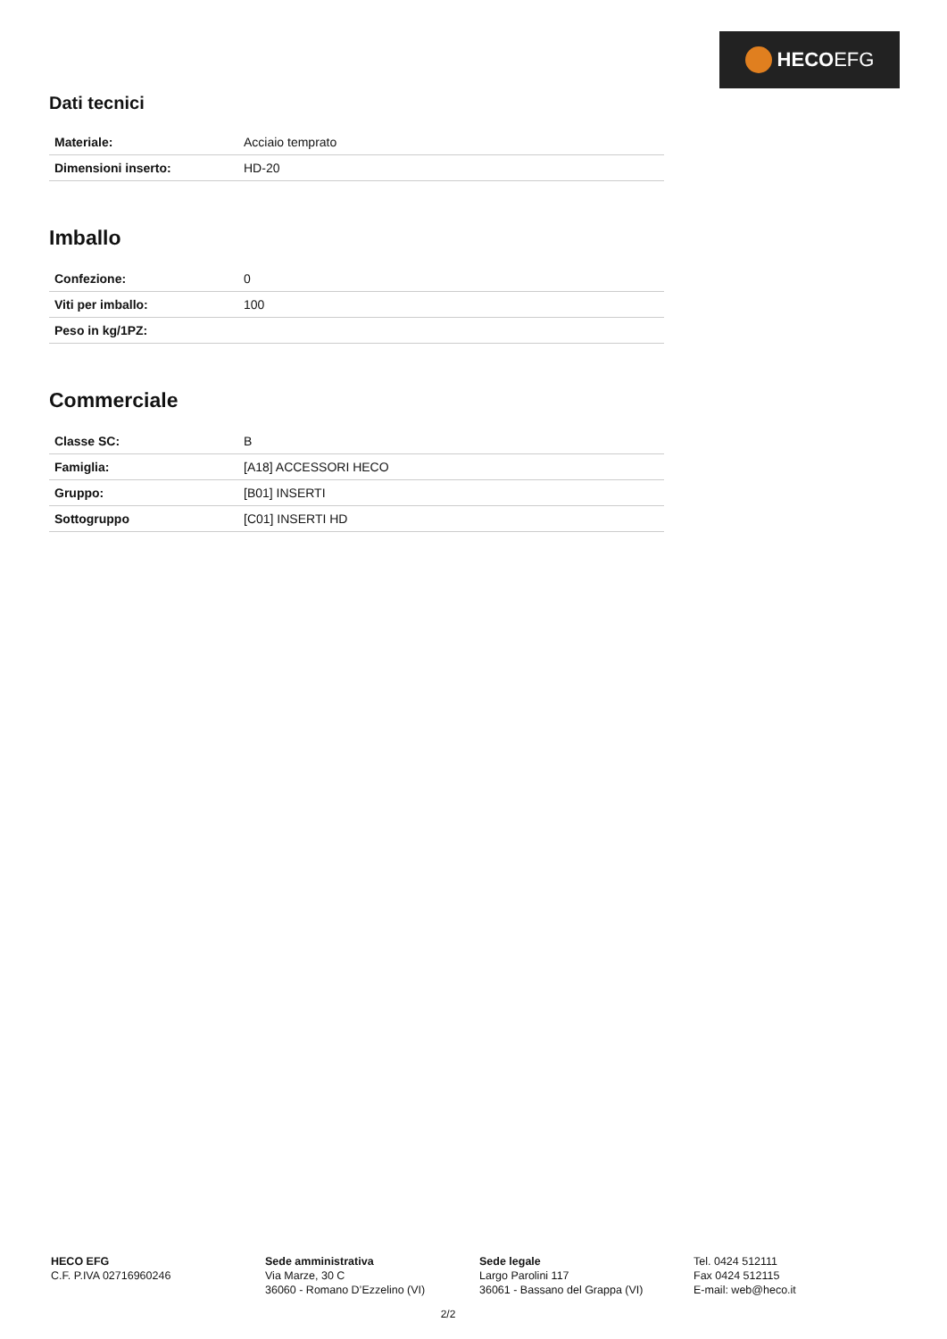HECO EFG
Dati tecnici
| Materiale: | Acciaio temprato |
| Dimensioni inserto: | HD-20 |
Imballo
| Confezione: | 0 |
| Viti per imballo: | 100 |
| Peso in kg/1PZ: | |
Commerciale
| Classe SC: | B |
| Famiglia: | [A18] ACCESSORI HECO |
| Gruppo: | [B01] INSERTI |
| Sottogruppo | [C01] INSERTI HD |
HECO EFG
C.F. P.IVA 02716960246
Sede amministrativa
Via Marze, 30 C
36060 - Romano D’Ezzelino (VI)
Sede legale
Largo Parolini 117
36061 - Bassano del Grappa (VI)
Tel. 0424 512111
Fax 0424 512115
E-mail: web@heco.it
2/2